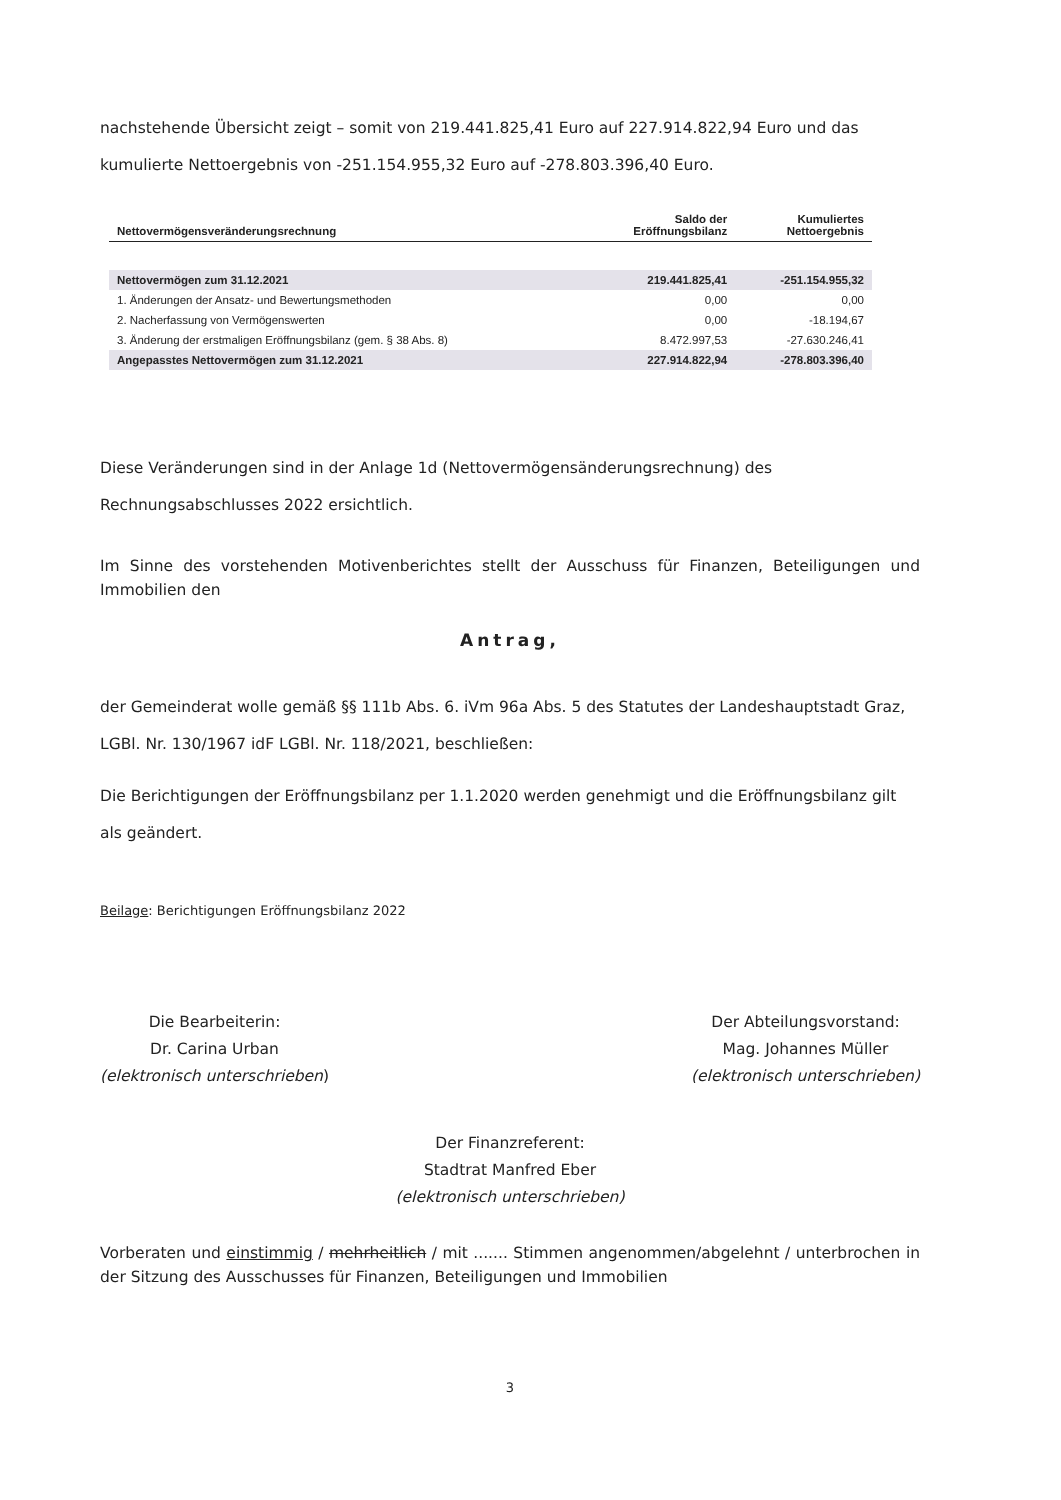nachstehende Übersicht zeigt – somit von 219.441.825,41 Euro auf 227.914.822,94 Euro und das kumulierte Nettoergebnis von -251.154.955,32 Euro auf -278.803.396,40 Euro.
| Nettovermögensveränderungsrechnung | Saldo der Eröffnungsbilanz | Kumuliertes Nettoergebnis |
| --- | --- | --- |
| Nettovermögen zum 31.12.2021 | 219.441.825,41 | -251.154.955,32 |
| 1. Änderungen der Ansatz- und Bewertungsmethoden | 0,00 | 0,00 |
| 2. Nacherfassung von Vermögenswerten | 0,00 | -18.194,67 |
| 3. Änderung der erstmaligen Eröffnungsbilanz (gem. § 38 Abs. 8) | 8.472.997,53 | -27.630.246,41 |
| Angepasstes Nettovermögen zum 31.12.2021 | 227.914.822,94 | -278.803.396,40 |
Diese Veränderungen sind in der Anlage 1d (Nettovermögensänderungsrechnung) des Rechnungsabschlusses 2022 ersichtlich.
Im Sinne des vorstehenden Motivenberichtes stellt der Ausschuss für Finanzen, Beteiligungen und Immobilien den
Antrag,
der Gemeinderat wolle gemäß §§ 111b Abs. 6. iVm 96a Abs. 5 des Statutes der Landeshauptstadt Graz, LGBl. Nr. 130/1967 idF LGBl. Nr. 118/2021, beschließen:
Die Berichtigungen der Eröffnungsbilanz per 1.1.2020 werden genehmigt und die Eröffnungsbilanz gilt als geändert.
Beilage: Berichtigungen Eröffnungsbilanz 2022
Die Bearbeiterin:
Dr. Carina Urban
(elektronisch unterschrieben)
Der Abteilungsvorstand:
Mag. Johannes Müller
(elektronisch unterschrieben)
Der Finanzreferent:
Stadtrat Manfred Eber
(elektronisch unterschrieben)
Vorberaten und einstimmig / mehrheitlich / mit ....... Stimmen angenommen/abgelehnt / unterbrochen in der Sitzung des Ausschusses für Finanzen, Beteiligungen und Immobilien
3